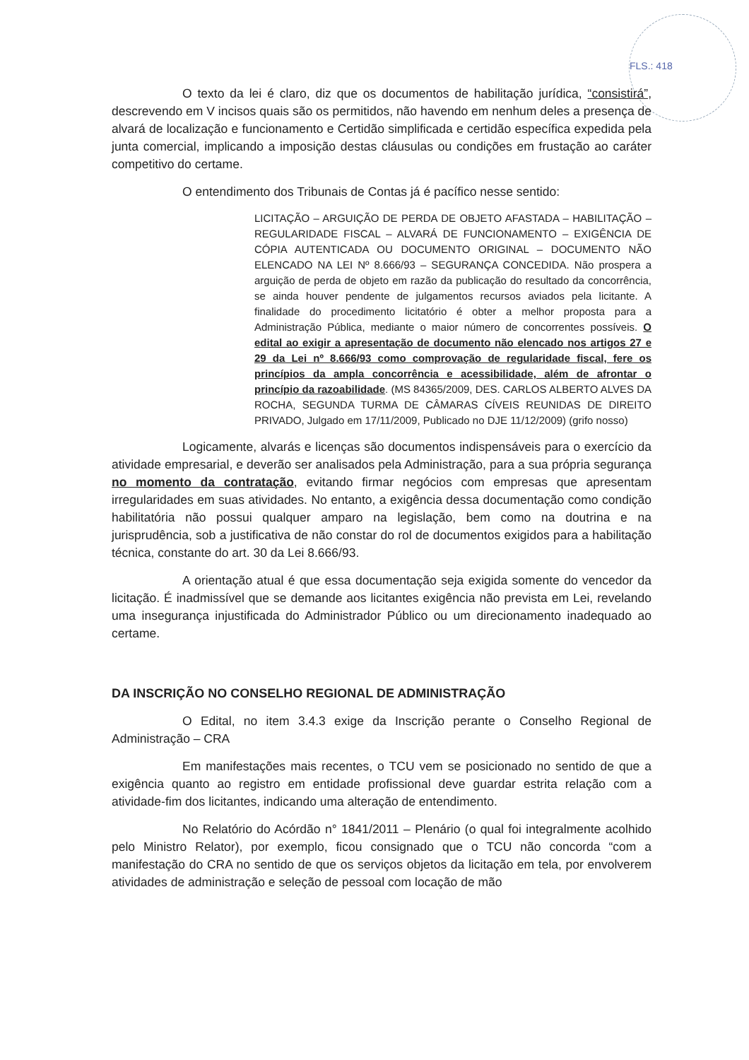FLS.: 418
O texto da lei é claro, diz que os documentos de habilitação jurídica, “consistirá”, descrevendo em V incisos quais são os permitidos, não havendo em nenhum deles a presença de alvará de localização e funcionamento e Certidão simplificada e certidão específica expedida pela junta comercial, implicando a imposição destas cláusulas ou condições em frustação ao caráter competitivo do certame.
O entendimento dos Tribunais de Contas já é pacífico nesse sentido:
LICITAÇÃO – ARGUIÇÃO DE PERDA DE OBJETO AFASTADA – HABILITAÇÃO – REGULARIDADE FISCAL – ALVARÁ DE FUNCIONAMENTO – EXIGÊNCIA DE CÓPIA AUTENTICADA OU DOCUMENTO ORIGINAL – DOCUMENTO NÃO ELENCADO NA LEI Nº 8.666/93 – SEGURANÇA CONCEDIDA. Não prospera a arguição de perda de objeto em razão da publicação do resultado da concorrência, se ainda houver pendente de julgamentos recursos aviados pela licitante. A finalidade do procedimento licitatório é obter a melhor proposta para a Administração Pública, mediante o maior número de concorrentes possíveis. O edital ao exigir a apresentação de documento não elencado nos artigos 27 e 29 da Lei nº 8.666/93 como comprovação de regularidade fiscal, fere os princípios da ampla concorrência e acessibilidade, além de afrontar o princípio da razoabilidade. (MS 84365/2009, DES. CARLOS ALBERTO ALVES DA ROCHA, SEGUNDA TURMA DE CÂMARAS CÍVEIS REUNIDAS DE DIREITO PRIVADO, Julgado em 17/11/2009, Publicado no DJE 11/12/2009) (grifo nosso)
Logicamente, alvarás e licenças são documentos indispensáveis para o exercício da atividade empresarial, e deverão ser analisados pela Administração, para a sua própria segurança no momento da contratação, evitando firmar negócios com empresas que apresentam irregularidades em suas atividades. No entanto, a exigência dessa documentação como condição habilitatória não possui qualquer amparo na legislação, bem como na doutrina e na jurisprudência, sob a justificativa de não constar do rol de documentos exigidos para a habilitação técnica, constante do art. 30 da Lei 8.666/93.
A orientação atual é que essa documentação seja exigida somente do vencedor da licitação. É inadmissível que se demande aos licitantes exigência não prevista em Lei, revelando uma insegurança injustificada do Administrador Público ou um direcionamento inadequado ao certame.
DA INSCRIÇÃO NO CONSELHO REGIONAL DE ADMINISTRAÇÃO
O Edital, no item 3.4.3 exige da Inscrição perante o Conselho Regional de Administração – CRA
Em manifestações mais recentes, o TCU vem se posicionado no sentido de que a exigência quanto ao registro em entidade profissional deve guardar estrita relação com a atividade-fim dos licitantes, indicando uma alteração de entendimento.
No Relatório do Acórdão n° 1841/2011 – Plenário (o qual foi integralmente acolhido pelo Ministro Relator), por exemplo, ficou consignado que o TCU não concorda “com a manifestação do CRA no sentido de que os serviços objetos da licitação em tela, por envolverem atividades de administração e seleção de pessoal com locação de mão